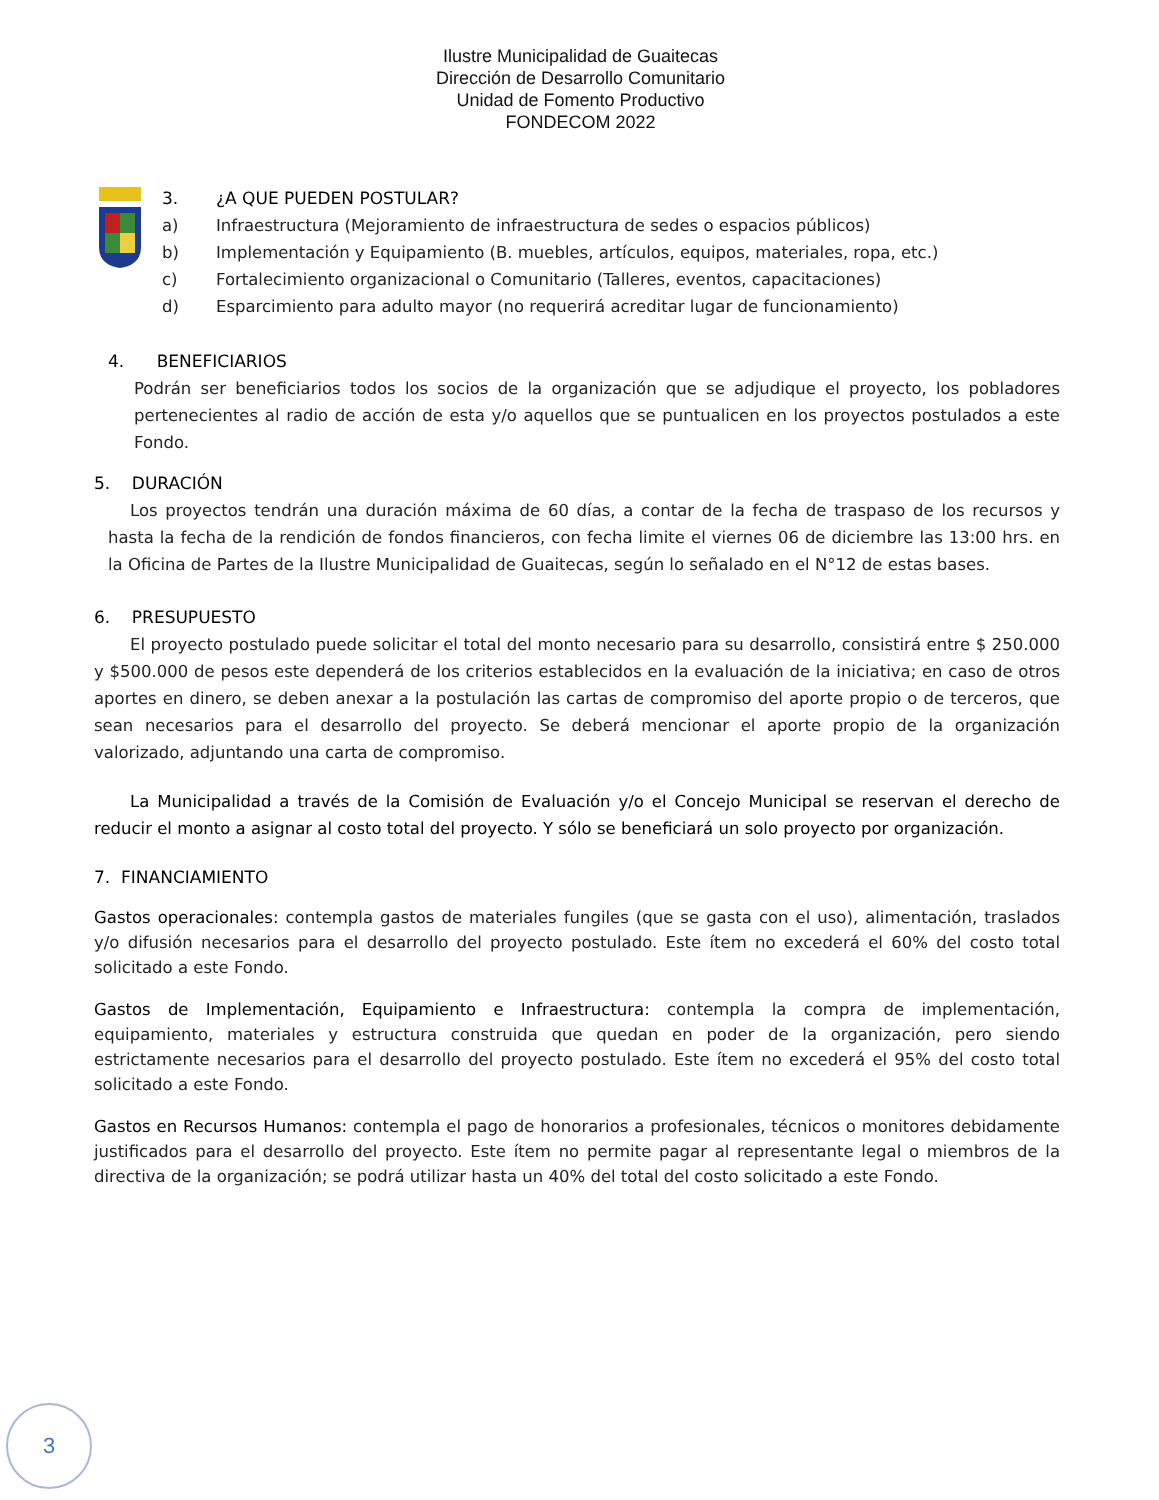Ilustre Municipalidad de Guaitecas
Dirección de Desarrollo Comunitario
Unidad de Fomento Productivo
FONDECOM 2022
3. ¿A QUE PUEDEN POSTULAR?
a) Infraestructura (Mejoramiento de infraestructura de sedes o espacios públicos)
b) Implementación y Equipamiento (B. muebles, artículos, equipos, materiales, ropa, etc.)
c) Fortalecimiento organizacional o Comunitario (Talleres, eventos, capacitaciones)
d) Esparcimiento para adulto mayor (no requerirá acreditar lugar de funcionamiento)
4. BENEFICIARIOS
Podrán ser beneficiarios todos los socios de la organización que se adjudique el proyecto, los pobladores pertenecientes al radio de acción de esta y/o aquellos que se puntualicen en los proyectos postulados a este Fondo.
5. DURACIÓN
Los proyectos tendrán una duración máxima de 60 días, a contar de la fecha de traspaso de los recursos y hasta la fecha de la rendición de fondos financieros, con fecha limite el viernes 06 de diciembre las 13:00 hrs. en la Oficina de Partes de la Ilustre Municipalidad de Guaitecas, según lo señalado en el N°12 de estas bases.
6. PRESUPUESTO
El proyecto postulado puede solicitar el total del monto necesario para su desarrollo, consistirá entre $ 250.000 y $500.000 de pesos este dependerá de los criterios establecidos en la evaluación de la iniciativa; en caso de otros aportes en dinero, se deben anexar a la postulación las cartas de compromiso del aporte propio o de terceros, que sean necesarios para el desarrollo del proyecto. Se deberá mencionar el aporte propio de la organización valorizado, adjuntando una carta de compromiso.
La Municipalidad a través de la Comisión de Evaluación y/o el Concejo Municipal se reservan el derecho de reducir el monto a asignar al costo total del proyecto. Y sólo se beneficiará un solo proyecto por organización.
7. FINANCIAMIENTO
Gastos operacionales: contempla gastos de materiales fungiles (que se gasta con el uso), alimentación, traslados y/o difusión necesarios para el desarrollo del proyecto postulado. Este ítem no excederá el 60% del costo total solicitado a este Fondo.
Gastos de Implementación, Equipamiento e Infraestructura: contempla la compra de implementación, equipamiento, materiales y estructura construida que quedan en poder de la organización, pero siendo estrictamente necesarios para el desarrollo del proyecto postulado. Este ítem no excederá el 95% del costo total solicitado a este Fondo.
Gastos en Recursos Humanos: contempla el pago de honorarios a profesionales, técnicos o monitores debidamente justificados para el desarrollo del proyecto. Este ítem no permite pagar al representante legal o miembros de la directiva de la organización; se podrá utilizar hasta un 40% del total del costo solicitado a este Fondo.
3